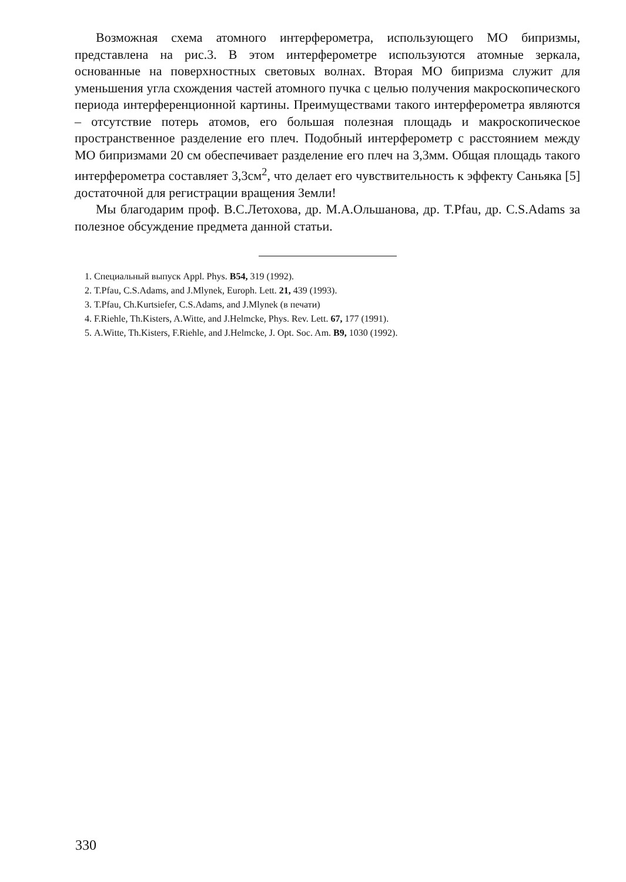Возможная схема атомного интерферометра, использующего МО бипризмы, представлена на рис.3. В этом интерферометре используются атомные зеркала, основанные на поверхностных световых волнах. Вторая МО бипризма служит для уменьшения угла схождения частей атомного пучка с целью получения макроскопического периода интерференционной картины. Преимуществами такого интерферометра являются – отсутствие потерь атомов, его большая полезная площадь и макроскопическое пространственное разделение его плеч. Подобный интерферометр с расстоянием между МО бипризмами 20 см обеспечивает разделение его плеч на 3,3мм. Общая площадь такого интерферометра составляет 3,3см<sup>2</sup>, что делает его чувствительность к эффекту Саньяка [5] достаточной для регистрации вращения Земли!
Мы благодарим проф. В.С.Летохова, др. М.А.Ольшанова, др. T.Pfau, др. C.S.Adams за полезное обсуждение предмета данной статьи.
1. Специальный выпуск Appl. Phys. B54, 319 (1992).
2. T.Pfau, C.S.Adams, and J.Mlynek, Europh. Lett. 21, 439 (1993).
3. T.Pfau, Ch.Kurtsiefer, C.S.Adams, and J.Mlynek (в печати)
4. F.Riehle, Th.Kisters, A.Witte, and J.Helmcke, Phys. Rev. Lett. 67, 177 (1991).
5. A.Witte, Th.Kisters, F.Riehle, and J.Helmcke, J. Opt. Soc. Am. B9, 1030 (1992).
330